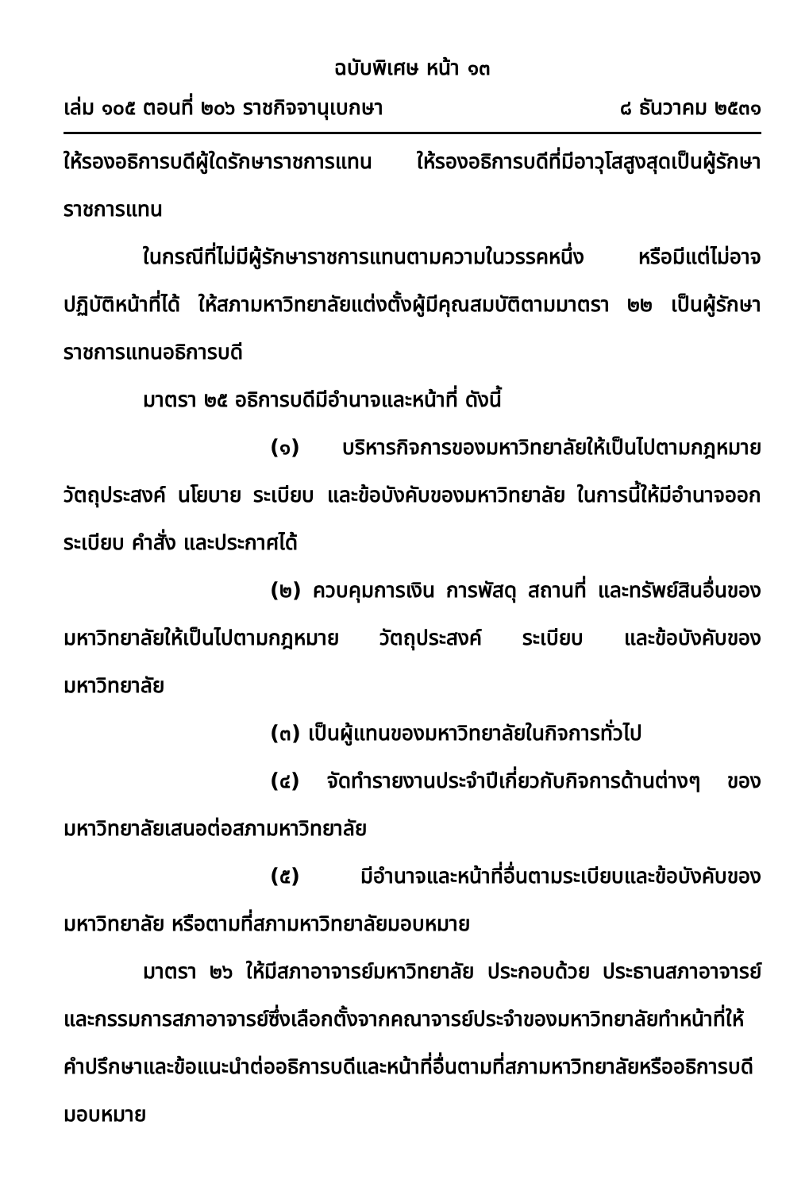ฉบับพิเศษ หน้า ๑๓
เล่ม ๑๐๕ ตอนที่ ๒๐๖ ราชกิจจานุเบกษา ๘ ธันวาคม ๒๕๓๑
ให้รองอธิการบดีผู้ใดรักษาราชการแทน ให้รองอธิการบดีที่มีอาวุโสสูงสุดเป็นผู้รักษาราชการแทน
ในกรณีที่ไม่มีผู้รักษาราชการแทนตามความในวรรคหนึ่ง หรือมีแต่ไม่อาจปฏิบัติหน้าที่ได้ ให้สภามหาวิทยาลัยแต่งตั้งผู้มีคุณสมบัติตามมาตรา ๒๒ เป็นผู้รักษาราชการแทนอธิการบดี
มาตรา ๒๕ อธิการบดีมีอำนาจและหน้าที่ ดังนี้
(๑) บริหารกิจการของมหาวิทยาลัยให้เป็นไปตามกฎหมาย วัตถุประสงค์ นโยบาย ระเบียบ และข้อบังคับของมหาวิทยาลัย ในการนี้ให้มีอำนาจออกระเบียบ คำสั่ง และประกาศได้
(๒) ควบคุมการเงิน การพัสดุ สถานที่ และทรัพย์สินอื่นของมหาวิทยาลัยให้เป็นไปตามกฎหมาย วัตถุประสงค์ ระเบียบ และข้อบังคับของมหาวิทยาลัย
(๓) เป็นผู้แทนของมหาวิทยาลัยในกิจการทั่วไป
(๔) จัดทำรายงานประจำปีเกี่ยวกับกิจการด้านต่างๆ ของมหาวิทยาลัยเสนอต่อสภามหาวิทยาลัย
(๕) มีอำนาจและหน้าที่อื่นตามระเบียบและข้อบังคับของมหาวิทยาลัย หรือตามที่สภามหาวิทยาลัยมอบหมาย
มาตรา ๒๖ ให้มีสภาอาจารย์มหาวิทยาลัย ประกอบด้วย ประธานสภาอาจารย์ และกรรมการสภาอาจารย์ซึ่งเลือกตั้งจากคณาจารย์ประจำของมหาวิทยาลัยทำหน้าที่ให้คำปรึกษาและข้อแนะนำต่ออธิการบดีและหน้าที่อื่นตามที่สภามหาวิทยาลัยหรืออธิการบดีมอบหมาย